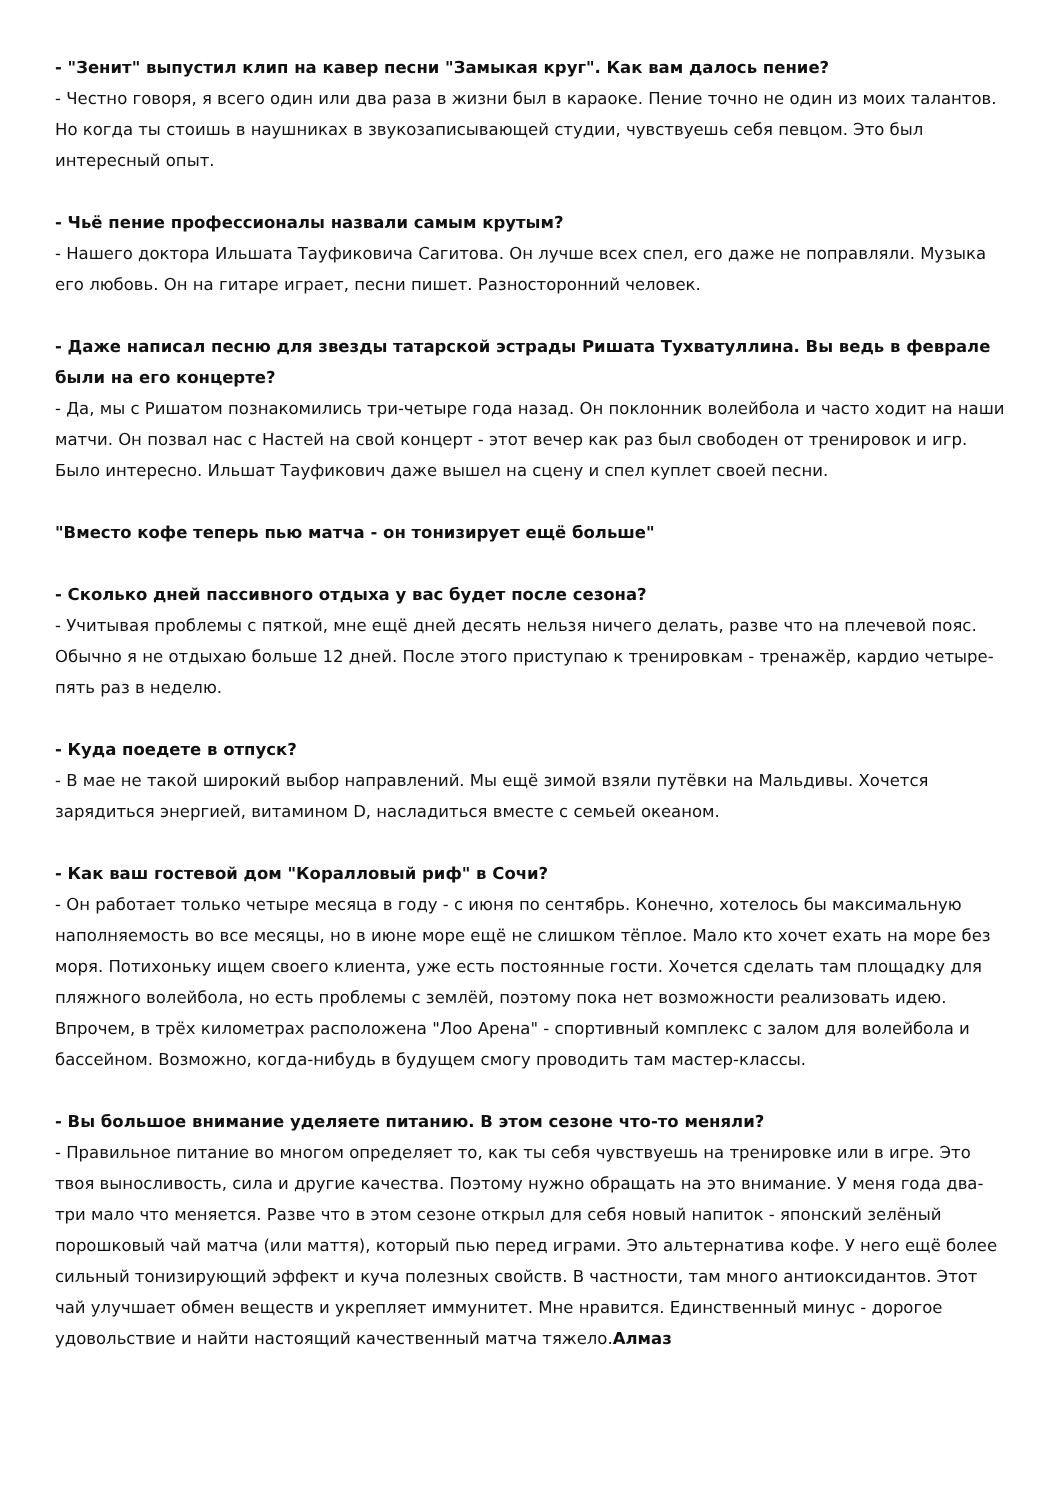- "Зенит" выпустил клип на кавер песни "Замыкая круг". Как вам далось пение?
- Честно говоря, я всего один или два раза в жизни был в караоке. Пение точно не один из моих талантов. Но когда ты стоишь в наушниках в звукозаписывающей студии, чувствуешь себя певцом. Это был интересный опыт.
- Чьё пение профессионалы назвали самым крутым?
- Нашего доктора Ильшата Тауфиковича Сагитова. Он лучше всех спел, его даже не поправляли. Музыка его любовь. Он на гитаре играет, песни пишет. Разносторонний человек.
- Даже написал песню для звезды татарской эстрады Ришата Тухватуллина. Вы ведь в феврале были на его концерте?
- Да, мы с Ришатом познакомились три-четыре года назад. Он поклонник волейбола и часто ходит на наши матчи. Он позвал нас с Настей на свой концерт - этот вечер как раз был свободен от тренировок и игр. Было интересно. Ильшат Тауфикович даже вышел на сцену и спел куплет своей песни.
"Вместо кофе теперь пью матча - он тонизирует ещё больше"
- Сколько дней пассивного отдыха у вас будет после сезона?
- Учитывая проблемы с пяткой, мне ещё дней десять нельзя ничего делать, разве что на плечевой пояс. Обычно я не отдыхаю больше 12 дней. После этого приступаю к тренировкам - тренажёр, кардио четыре-пять раз в неделю.
- Куда поедете в отпуск?
- В мае не такой широкий выбор направлений. Мы ещё зимой взяли путёвки на Мальдивы. Хочется зарядиться энергией, витамином D, насладиться вместе с семьей океаном.
- Как ваш гостевой дом "Коралловый риф" в Сочи?
- Он работает только четыре месяца в году - с июня по сентябрь. Конечно, хотелось бы максимальную наполняемость во все месяцы, но в июне море ещё не слишком тёплое. Мало кто хочет ехать на море без моря. Потихоньку ищем своего клиента, уже есть постоянные гости. Хочется сделать там площадку для пляжного волейбола, но есть проблемы с землёй, поэтому пока нет возможности реализовать идею. Впрочем, в трёх километрах расположена "Лоо Арена" - спортивный комплекс с залом для волейбола и бассейном. Возможно, когда-нибудь в будущем смогу проводить там мастер-классы.
- Вы большое внимание уделяете питанию. В этом сезоне что-то меняли?
- Правильное питание во многом определяет то, как ты себя чувствуешь на тренировке или в игре. Это твоя выносливость, сила и другие качества. Поэтому нужно обращать на это внимание. У меня года два-три мало что меняется. Разве что в этом сезоне открыл для себя новый напиток - японский зелёный порошковый чай матча (или маття), который пью перед играми. Это альтернатива кофе. У него ещё более сильный тонизирующий эффект и куча полезных свойств. В частности, там много антиоксидантов. Этот чай улучшает обмен веществ и укрепляет иммунитет. Мне нравится. Единственный минус - дорогое удовольствие и найти настоящий качественный матча тяжело.Алмаз